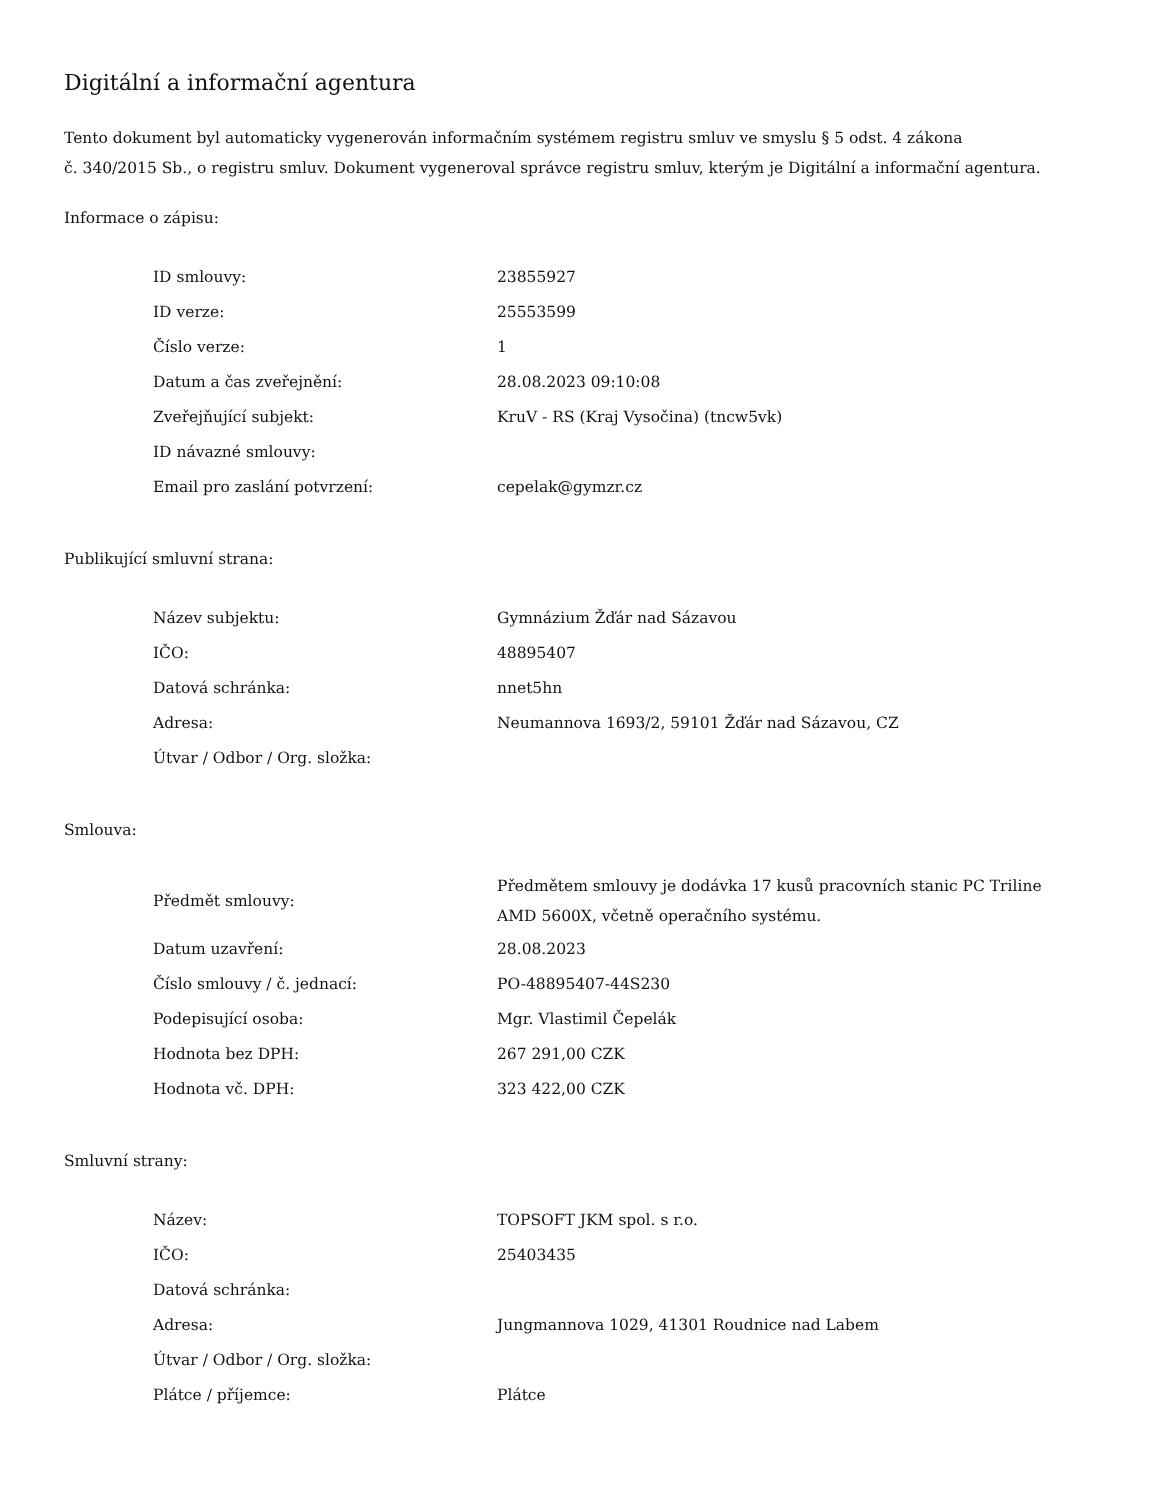Digitální a informační agentura
Tento dokument byl automaticky vygenerován informačním systémem registru smluv ve smyslu § 5 odst. 4 zákona
č. 340/2015 Sb., o registru smluv. Dokument vygeneroval správce registru smluv, kterým je Digitální a informační agentura.
Informace o zápisu:
| ID smlouvy: | 23855927 |
| ID verze: | 25553599 |
| Číslo verze: | 1 |
| Datum a čas zveřejnění: | 28.08.2023 09:10:08 |
| Zveřejňující subjekt: | KruV - RS (Kraj Vysočina) (tncw5vk) |
| ID návazné smlouvy: | |
| Email pro zaslání potvrzení: | cepelak@gymzr.cz |
Publikující smluvní strana:
| Název subjektu: | Gymnázium Žďár nad Sázavou |
| IČO: | 48895407 |
| Datová schránka: | nnet5hn |
| Adresa: | Neumannova 1693/2, 59101 Žďár nad Sázavou, CZ |
| Útvar / Odbor / Org. složka: | |
Smlouva:
| Předmět smlouvy: | Předmětem smlouvy je dodávka 17 kusů pracovních stanic PC Triline AMD 5600X, včetně operačního systému. |
| Datum uzavření: | 28.08.2023 |
| Číslo smlouvy / č. jednací: | PO-48895407-44S230 |
| Podepisující osoba: | Mgr. Vlastimil Čepelák |
| Hodnota bez DPH: | 267 291,00 CZK |
| Hodnota vč. DPH: | 323 422,00 CZK |
Smluvní strany:
| Název: | TOPSOFT JKM spol. s r.o. |
| IČO: | 25403435 |
| Datová schránka: | |
| Adresa: | Jungmannova 1029, 41301 Roudnice nad Labem |
| Útvar / Odbor / Org. složka: | |
| Plátce / příjemce: | Plátce |